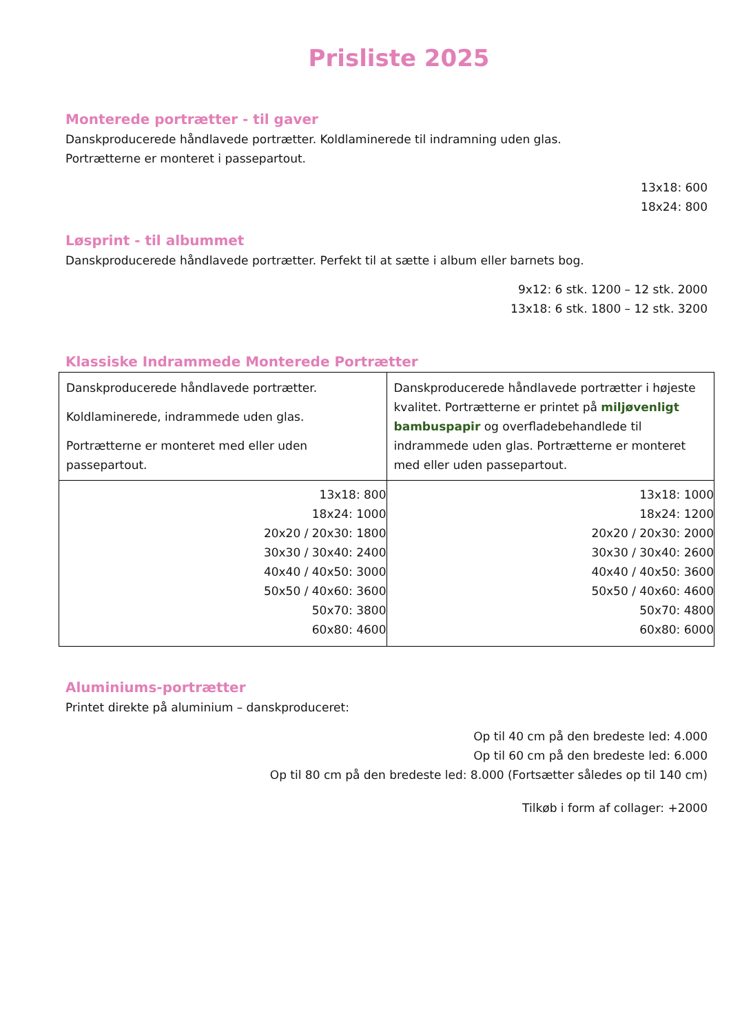Prisliste 2025
Monterede portrætter - til gaver
Danskproducerede håndlavede portrætter. Koldlaminerede til indramning uden glas.
Portrætterne er monteret i passepartout.
13x18: 600
18x24: 800
Løsprint - til albummet
Danskproducerede håndlavede portrætter. Perfekt til at sætte i album eller barnets bog.
9x12: 6 stk. 1200 – 12 stk. 2000
13x18: 6 stk. 1800 – 12 stk. 3200
Klassiske Indrammede Monterede Portrætter
| Danskproducerede håndlavede portrætter. Koldlaminerede, indrammede uden glas. Portrætterne er monteret med eller uden passepartout. | Danskproducerede håndlavede portrætter i højeste kvalitet. Portrætterne er printet på miljøvenligt bambuspapir og overfladebehandlede til indrammede uden glas. Portrætterne er monteret med eller uden passepartout. |
| 13x18: 800 18x24: 1000 20x20 / 20x30: 1800 30x30 / 30x40: 2400 40x40 / 40x50: 3000 50x50 / 40x60: 3600 50x70: 3800 60x80: 4600 | 13x18: 1000 18x24: 1200 20x20 / 20x30: 2000 30x30 / 30x40: 2600 40x40 / 40x50: 3600 50x50 / 40x60: 4600 50x70: 4800 60x80: 6000 |
Aluminiums-portrætter
Printet direkte på aluminium – danskproduceret:
Op til 40 cm på den bredeste led: 4.000
Op til 60 cm på den bredeste led: 6.000
Op til 80 cm på den bredeste led: 8.000 (Fortsætter således op til 140 cm)
Tilkøb i form af collager: +2000